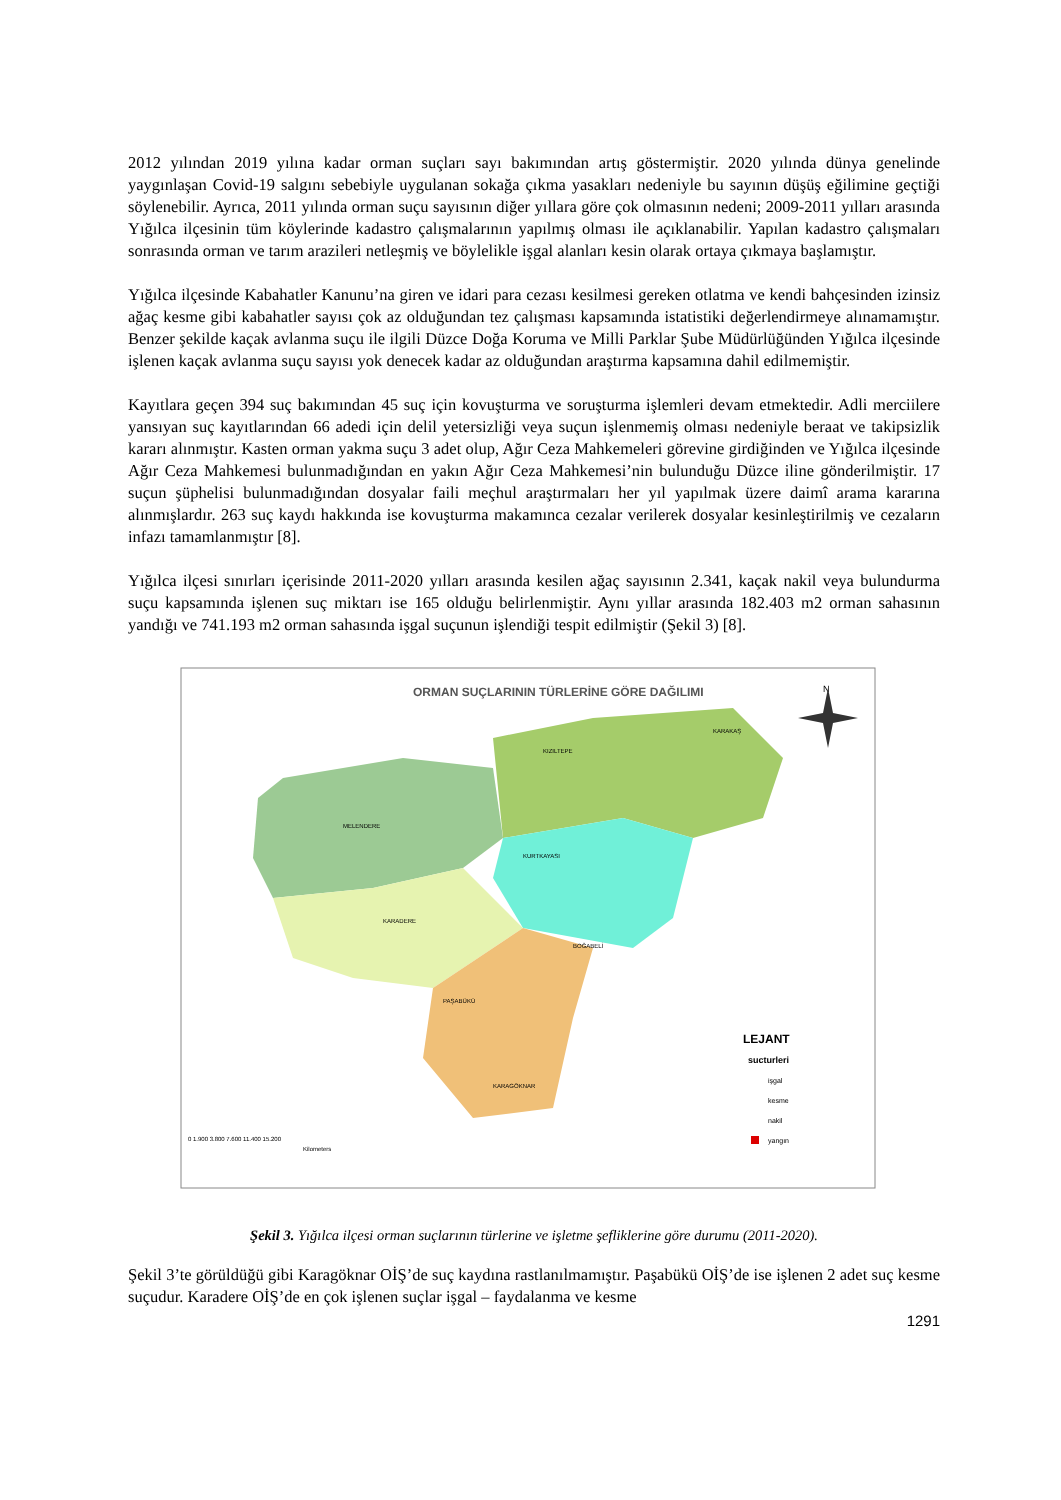2012 yılından 2019 yılına kadar orman suçları sayı bakımından artış göstermiştir. 2020 yılında dünya genelinde yaygınlaşan Covid-19 salgını sebebiyle uygulanan sokağa çıkma yasakları nedeniyle bu sayının düşüş eğilimine geçtiği söylenebilir. Ayrıca, 2011 yılında orman suçu sayısının diğer yıllara göre çok olmasının nedeni; 2009-2011 yılları arasında Yığılca ilçesinin tüm köylerinde kadastro çalışmalarının yapılmış olması ile açıklanabilir. Yapılan kadastro çalışmaları sonrasında orman ve tarım arazileri netleşmiş ve böylelikle işgal alanları kesin olarak ortaya çıkmaya başlamıştır.
Yığılca ilçesinde Kabahatler Kanunu’na giren ve idari para cezası kesilmesi gereken otlatma ve kendi bahçesinden izinsiz ağaç kesme gibi kabahatler sayısı çok az olduğundan tez çalışması kapsamında istatistiki değerlendirmeye alınamamıştır. Benzer şekilde kaçak avlanma suçu ile ilgili Düzce Doğa Koruma ve Milli Parklar Şube Müdürlüğünden Yığılca ilçesinde işlenen kaçak avlanma suçu sayısı yok denecek kadar az olduğundan araştırma kapsamına dahil edilmemiştir.
Kayıtlara geçen 394 suç bakımından 45 suç için kovuşturma ve soruşturma işlemleri devam etmektedir. Adli merciilere yansıyan suç kayıtlarından 66 adedi için delil yetersizliği veya suçun işlenmemiş olması nedeniyle beraat ve takipsizlik kararı alınmıştır. Kasten orman yakma suçu 3 adet olup, Ağır Ceza Mahkemeleri görevine girdiğinden ve Yığılca ilçesinde Ağır Ceza Mahkemesi bulunmadığından en yakın Ağır Ceza Mahkemesi’nin bulunduğu Düzce iline gönderilmiştir. 17 suçun şüphelisi bulunmadığından dosyalar faili meçhul araştırmaları her yıl yapılmak üzere daimî arama kararına alınmışlardır. 263 suç kaydı hakkında ise kovuşturma makamınca cezalar verilerek dosyalar kesinleştirilmiş ve cezaların infazı tamamlanmıştır [8].
Yığılca ilçesi sınırları içerisinde 2011-2020 yılları arasında kesilen ağaç sayısının 2.341, kaçak nakil veya bulundurma suçu kapsamında işlenen suç miktarı ise 165 olduğu belirlenmiştir. Aynı yıllar arasında 182.403 m2 orman sahasının yandığı ve 741.193 m2 orman sahasında işgal suçunun işlendiği tespit edilmiştir (Şekil 3) [8].
ORMAN SUÇLARININ TÜRLERİNE GÖRE DAĞILIMI
N
KIZILTEPE
KARAKAŞ
MELENDERE
KURTKAYASI
KARADERE
BOĞABELİ
PAŞABÜKÜ
KARAGÖKNAR
LEJANT
sucturleri
işgal
kesme
nakil
yangın
0 1.900 3.800 7.600 11.400 15.200
Kilometers
Şekil 3. Yığılca ilçesi orman suçlarının türlerine ve işletme şefliklerine göre durumu (2011-2020).
Şekil 3’te görüldüğü gibi Karagöknar OİŞ’de suç kaydına rastlanılmamıştır. Paşabükü OİŞ’de ise işlenen 2 adet suç kesme suçudur. Karadere OİŞ’de en çok işlenen suçlar işgal – faydalanma ve kesme
1291